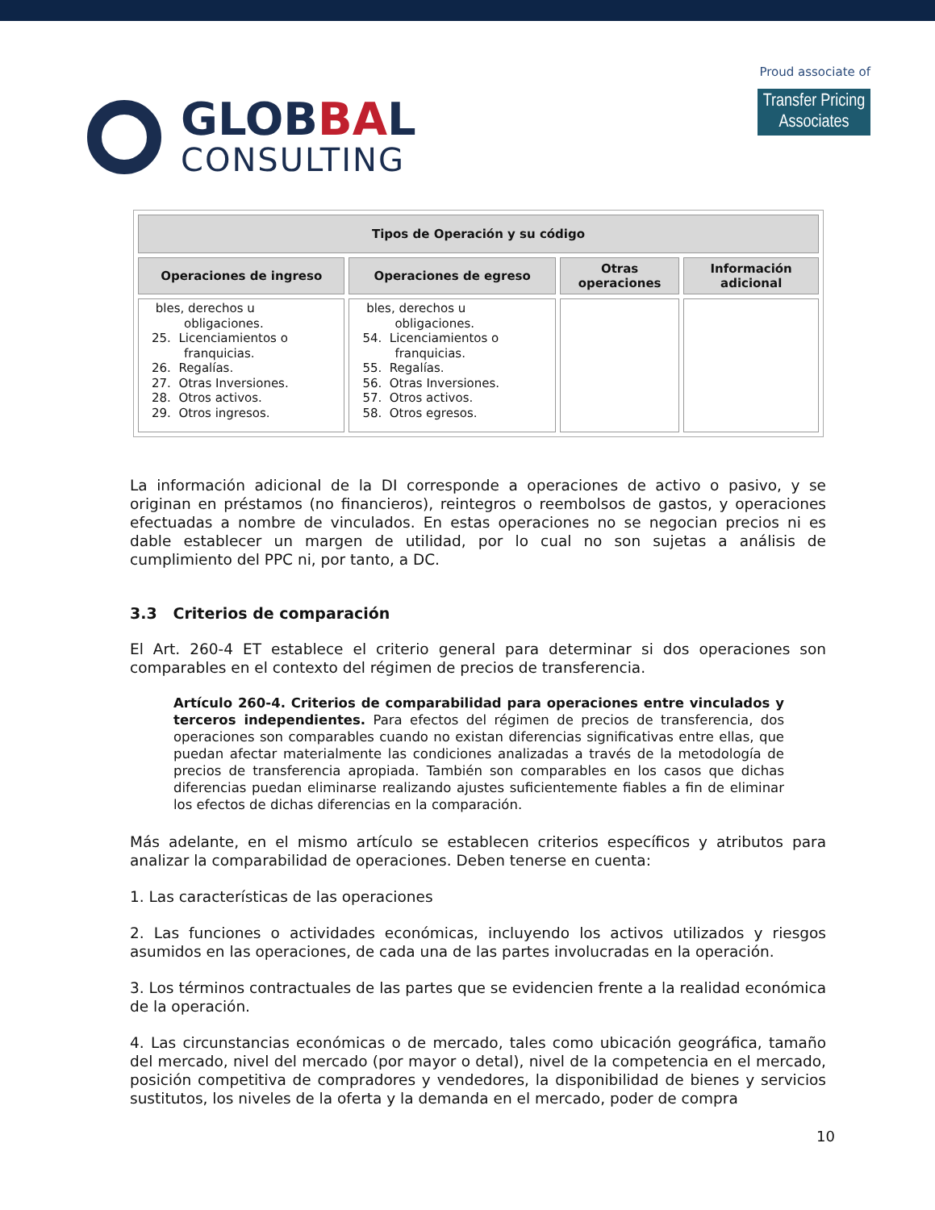GLOBBAL
CONSULTING
Proud associate of
Transfer Pricing
Associates
| Tipos de Operación y su código | | | |
| --- | --- | --- | --- |
| Operaciones de ingreso | Operaciones de egreso | Otras operaciones | Información adicional |
| bles, derechos u obligaciones. 25. Licenciamientos o franquicias. 26. Regalías. 27. Otras Inversiones. 28. Otros activos. 29. Otros ingresos. | bles, derechos u obligaciones. 54. Licenciamientos o franquicias. 55. Regalías. 56. Otras Inversiones. 57. Otros activos. 58. Otros egresos. | | |
La información adicional de la DI corresponde a operaciones de activo o pasivo, y se originan en préstamos (no financieros), reintegros o reembolsos de gastos, y operaciones efectuadas a nombre de vinculados. En estas operaciones no se negocian precios ni es dable establecer un margen de utilidad, por lo cual no son sujetas a análisis de cumplimiento del PPC ni, por tanto, a DC.
3.3 Criterios de comparación
El Art. 260-4 ET establece el criterio general para determinar si dos operaciones son comparables en el contexto del régimen de precios de transferencia.
Artículo 260-4. Criterios de comparabilidad para operaciones entre vinculados y terceros independientes. Para efectos del régimen de precios de transferencia, dos operaciones son comparables cuando no existan diferencias significativas entre ellas, que puedan afectar materialmente las condiciones analizadas a través de la metodología de precios de transferencia apropiada. También son comparables en los casos que dichas diferencias puedan eliminarse realizando ajustes suficientemente fiables a fin de eliminar los efectos de dichas diferencias en la comparación.
Más adelante, en el mismo artículo se establecen criterios específicos y atributos para analizar la comparabilidad de operaciones. Deben tenerse en cuenta:
1. Las características de las operaciones
2. Las funciones o actividades económicas, incluyendo los activos utilizados y riesgos asumidos en las operaciones, de cada una de las partes involucradas en la operación.
3. Los términos contractuales de las partes que se evidencien frente a la realidad económica de la operación.
4. Las circunstancias económicas o de mercado, tales como ubicación geográfica, tamaño del mercado, nivel del mercado (por mayor o detal), nivel de la competencia en el mercado, posición competitiva de compradores y vendedores, la disponibilidad de bienes y servicios sustitutos, los niveles de la oferta y la demanda en el mercado, poder de compra
10